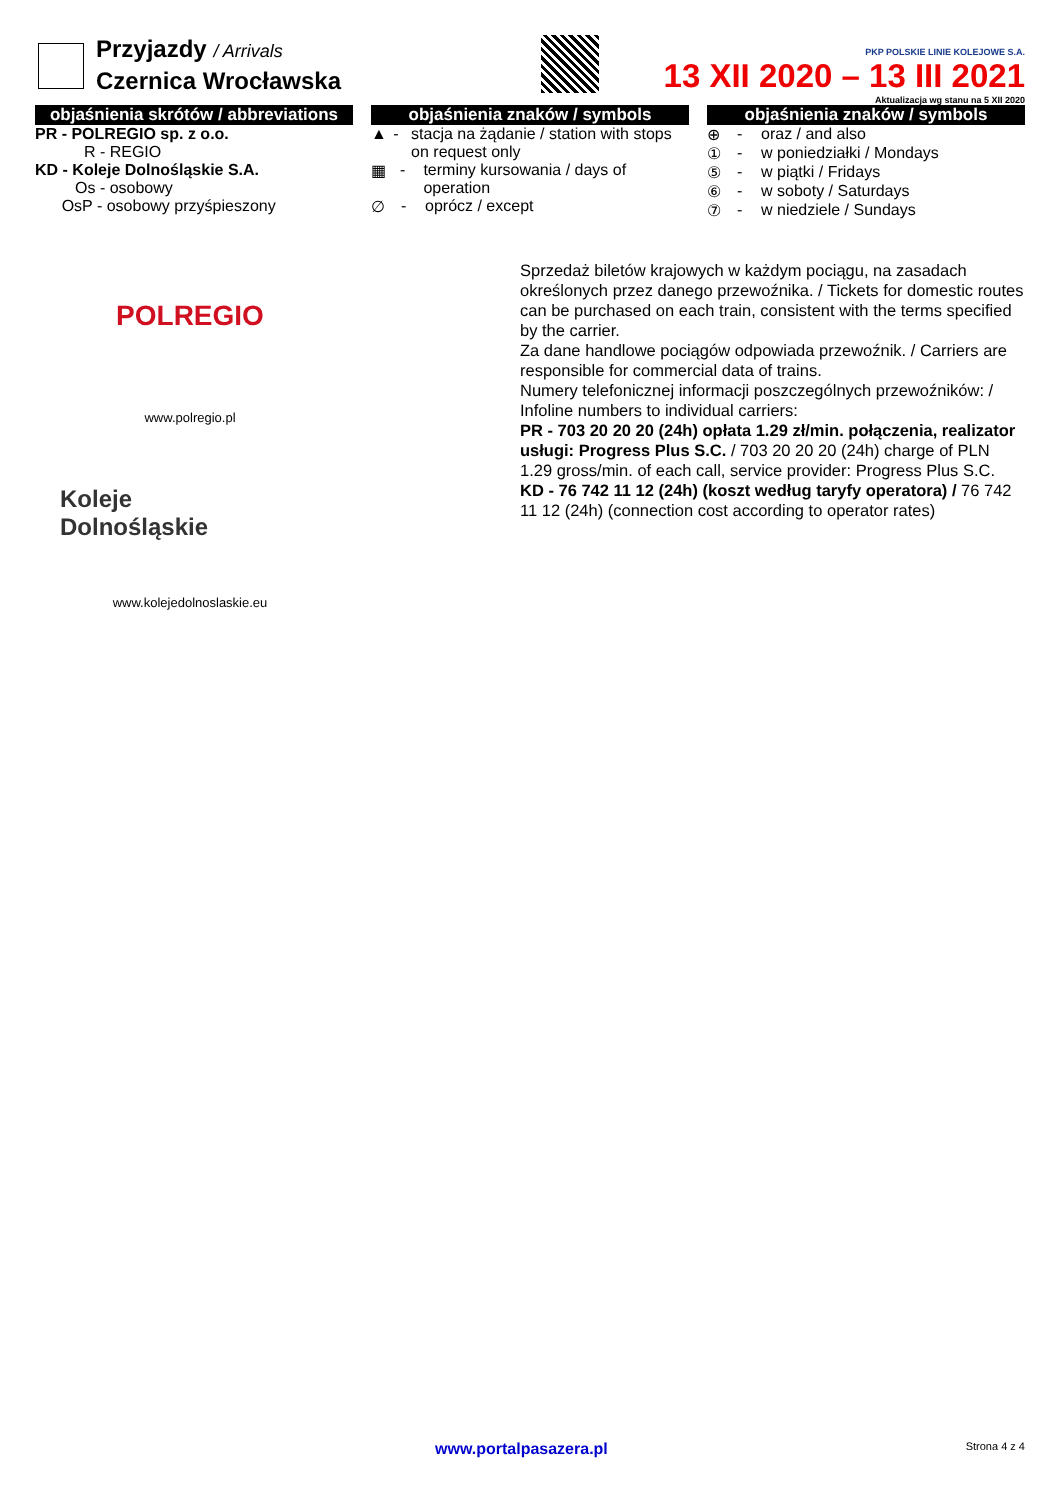Przyjazdy / Arrivals
Czernica Wrocławska
PKP POLSKIE LINIE KOLEJOWE S.A.
13 XII 2020 – 13 III 2021
Aktualizacja wg stanu na 5 XII 2020
objaśnienia skrótów / abbreviations
PR - POLREGIO sp. z o.o.
R - REGIO
KD - Koleje Dolnośląskie S.A.
Os - osobowy
OsP - osobowy przyśpieszony
objaśnienia znaków / symbols
▲ - stacja na żądanie / station with stops on request only
▦ - terminy kursowania / days of operation
∅ - oprócz / except
objaśnienia znaków / symbols
⊕ - oraz / and also
① - w poniedziałki / Mondays
⑤ - w piątki / Fridays
⑥ - w soboty / Saturdays
⑦ - w niedziele / Sundays
POLREGIO
www.polregio.pl
Koleje
Dolnośląskie
www.kolejedolnoslaskie.eu
Sprzedaż biletów krajowych w każdym pociągu, na zasadach określonych przez danego przewoźnika. / Tickets for domestic routes can be purchased on each train, consistent with the terms specified by the carrier.
Za dane handlowe pociągów odpowiada przewoźnik. / Carriers are responsible for commercial data of trains.
Numery telefonicznej informacji poszczególnych przewoźników: / Infoline numbers to individual carriers:
PR - 703 20 20 20 (24h) opłata 1.29 zł/min. połączenia, realizator usługi: Progress Plus S.C. / 703 20 20 20 (24h) charge of PLN 1.29 gross/min. of each call, service provider: Progress Plus S.C.
KD - 76 742 11 12 (24h) (koszt według taryfy operatora) / 76 742 11 12 (24h) (connection cost according to operator rates)
www.portalpasazera.pl Strona 4 z 4